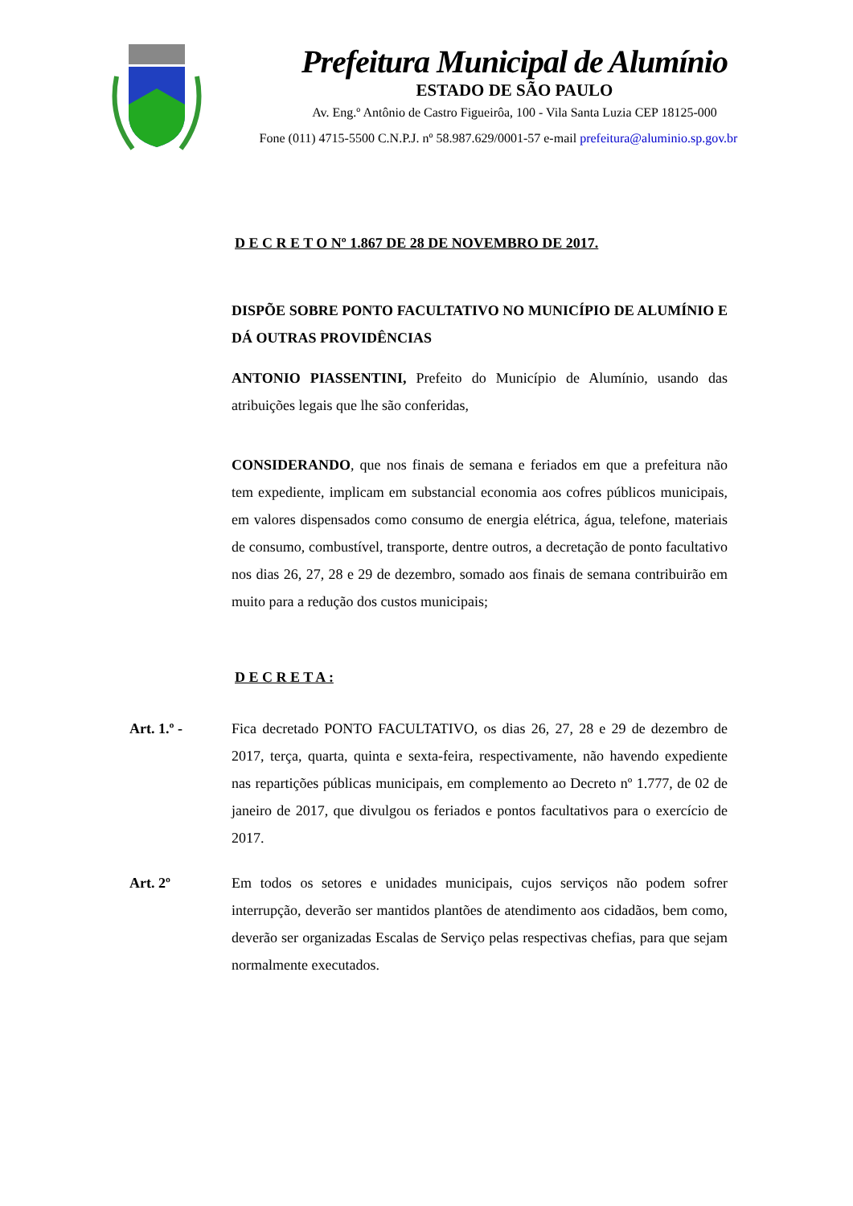Prefeitura Municipal de Alumínio
ESTADO DE SÃO PAULO
Av. Eng.º Antônio de Castro Figueirôa, 100 - Vila Santa Luzia CEP 18125-000
Fone (011) 4715-5500 C.N.P.J. nº 58.987.629/0001-57 e-mail prefeitura@aluminio.sp.gov.br
D E C R E T O Nº 1.867 DE 28 DE NOVEMBRO DE 2017.
DISPÕE SOBRE PONTO FACULTATIVO NO MUNICÍPIO DE ALUMÍNIO E DÁ OUTRAS PROVIDÊNCIAS
ANTONIO PIASSENTINI, Prefeito do Município de Alumínio, usando das atribuições legais que lhe são conferidas,
CONSIDERANDO, que nos finais de semana e feriados em que a prefeitura não tem expediente, implicam em substancial economia aos cofres públicos municipais, em valores dispensados como consumo de energia elétrica, água, telefone, materiais de consumo, combustível, transporte, dentre outros, a decretação de ponto facultativo nos dias 26, 27, 28 e 29 de dezembro, somado aos finais de semana contribuirão em muito para a redução dos custos municipais;
D E C R E T A :
Art. 1.º - Fica decretado PONTO FACULTATIVO, os dias 26, 27, 28 e 29 de dezembro de 2017, terça, quarta, quinta e sexta-feira, respectivamente, não havendo expediente nas repartições públicas municipais, em complemento ao Decreto nº 1.777, de 02 de janeiro de 2017, que divulgou os feriados e pontos facultativos para o exercício de 2017.
Art. 2º Em todos os setores e unidades municipais, cujos serviços não podem sofrer interrupção, deverão ser mantidos plantões de atendimento aos cidadãos, bem como, deverão ser organizadas Escalas de Serviço pelas respectivas chefias, para que sejam normalmente executados.